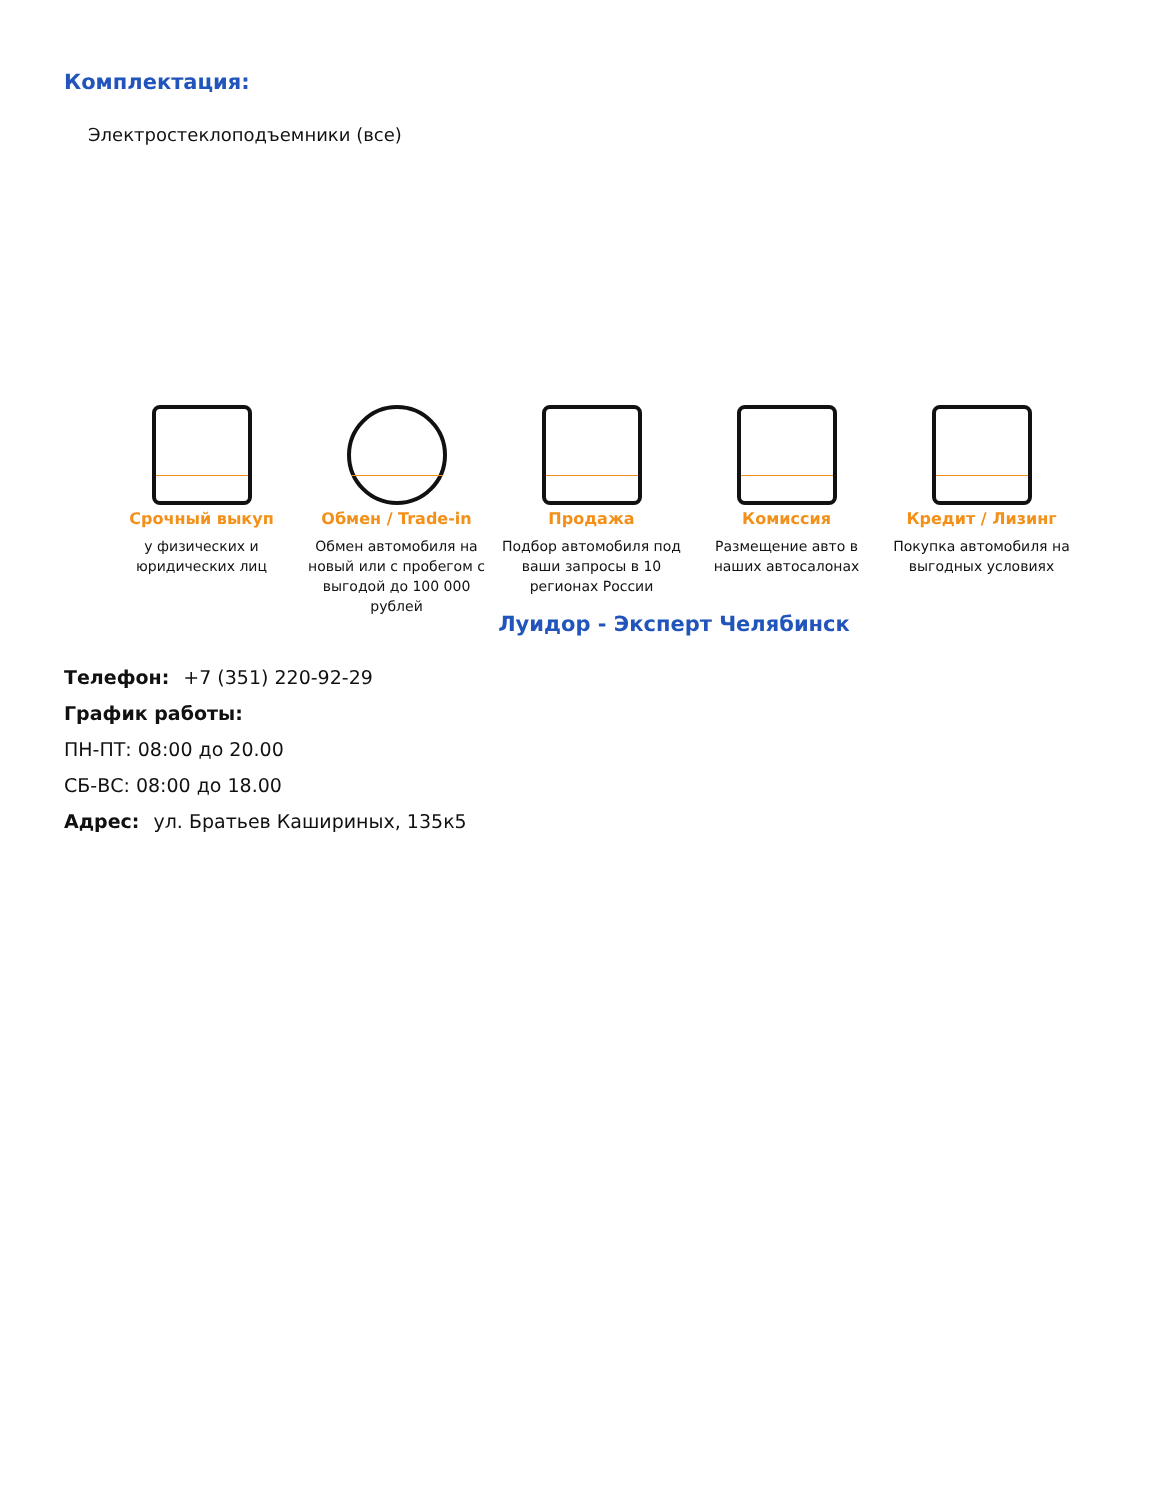Комплектация:
Электростеклоподъемники (все)
Срочный выкуп
у физических и юридических лиц
Обмен / Trade-in
Обмен автомобиля на новый или с пробегом с выгодой до 100 000 рублей
Продажа
Подбор автомобиля под ваши запросы в 10 регионах России
Комиссия
Размещение авто в наших автосалонах
Кредит / Лизинг
Покупка автомобиля на выгодных условиях
Луидор - Эксперт Челябинск
Телефон: +7 (351) 220-92-29
График работы:
ПН-ПТ: 08:00 до 20.00
СБ-ВС: 08:00 до 18.00
Адрес: ул. Братьев Кашириных, 135к5